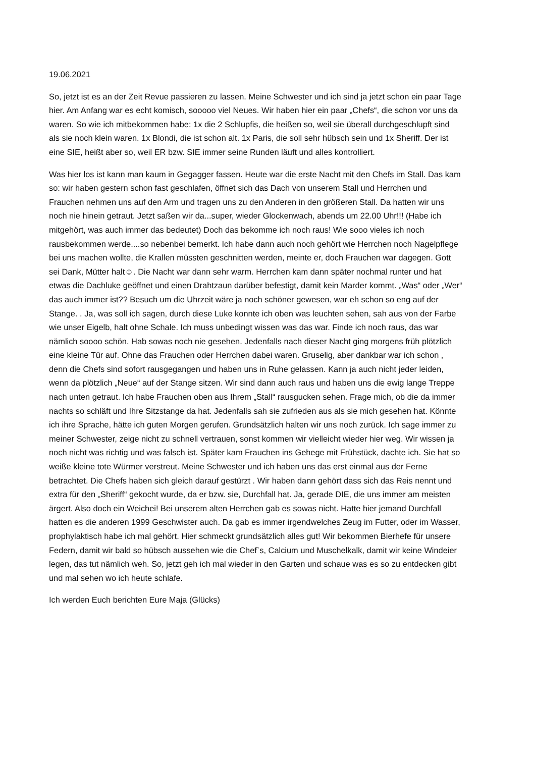19.06.2021
So, jetzt ist es an der Zeit Revue passieren zu lassen. Meine Schwester und ich sind ja jetzt schon ein paar Tage hier. Am Anfang war es echt komisch, sooooo viel Neues. Wir haben hier ein paar „Chefs“, die schon vor uns da waren. So wie ich mitbekommen habe: 1x die 2 Schlupfis, die heißen so, weil sie überall durchgeschlupft sind als sie noch klein waren. 1x Blondi, die ist schon alt. 1x Paris, die soll sehr hübsch sein und 1x Sheriff. Der ist eine SIE, heißt aber so, weil ER bzw. SIE immer seine Runden läuft und alles kontrolliert.
Was hier los ist kann man kaum in Gegagger fassen. Heute war die erste Nacht mit den Chefs im Stall. Das kam so: wir haben gestern schon fast geschlafen, öffnet sich das Dach von unserem Stall und Herrchen und Frauchen nehmen uns auf den Arm und tragen uns zu den Anderen in den größeren Stall. Da hatten wir uns noch nie hinein getraut. Jetzt saßen wir da...super, wieder Glockenwach, abends um 22.00 Uhr!!! (Habe ich mitgehört, was auch immer das bedeutet) Doch das bekomme ich noch raus! Wie sooo vieles ich noch rausbekommen werde....so nebenbei bemerkt. Ich habe dann auch noch gehört wie Herrchen noch Nagelpflege bei uns machen wollte, die Krallen müssten geschnitten werden, meinte er, doch Frauchen war dagegen. Gott sei Dank, Mütter halt☺. Die Nacht war dann sehr warm. Herrchen kam dann später nochmal runter und hat etwas die Dachluke geöffnet und einen Drahtzaun darüber befestigt, damit kein Marder kommt. „Was“ oder „Wer“ das auch immer ist?? Besuch um die Uhrzeit wäre ja noch schöner gewesen, war eh schon so eng auf der Stange. . Ja, was soll ich sagen, durch diese Luke konnte ich oben was leuchten sehen, sah aus von der Farbe wie unser Eigelb, halt ohne Schale. Ich muss unbedingt wissen was das war. Finde ich noch raus, das war nämlich soooo schön. Hab sowas noch nie gesehen. Jedenfalls nach dieser Nacht ging morgens früh plötzlich eine kleine Tür auf. Ohne das Frauchen oder Herrchen dabei waren. Gruselig, aber dankbar war ich schon , denn die Chefs sind sofort rausgegangen und haben uns in Ruhe gelassen. Kann ja auch nicht jeder leiden, wenn da plötzlich „Neue“ auf der Stange sitzen. Wir sind dann auch raus und haben uns die ewig lange Treppe nach unten getraut. Ich habe Frauchen oben aus Ihrem „Stall“ rausgucken sehen. Frage mich, ob die da immer nachts so schläft und Ihre Sitzstange da hat. Jedenfalls sah sie zufrieden aus als sie mich gesehen hat. Könnte ich ihre Sprache, hätte ich guten Morgen gerufen. Grundsätzlich halten wir uns noch zurück. Ich sage immer zu meiner Schwester, zeige nicht zu schnell vertrauen, sonst kommen wir vielleicht wieder hier weg. Wir wissen ja noch nicht was richtig und was falsch ist. Später kam Frauchen ins Gehege mit Frühstück, dachte ich. Sie hat so weiße kleine tote Würmer verstreut. Meine Schwester und ich haben uns das erst einmal aus der Ferne betrachtet. Die Chefs haben sich gleich darauf gestürzt . Wir haben dann gehört dass sich das Reis nennt und extra für den „Sheriff“ gekocht wurde, da er bzw. sie, Durchfall hat. Ja, gerade DIE, die uns immer am meisten ärgert. Also doch ein Weichei! Bei unserem alten Herrchen gab es sowas nicht. Hatte hier jemand Durchfall hatten es die anderen 1999 Geschwister auch. Da gab es immer irgendwelches Zeug im Futter, oder im Wasser, prophylaktisch habe ich mal gehört. Hier schmeckt grundsätzlich alles gut! Wir bekommen Bierhefe für unsere Federn, damit wir bald so hübsch aussehen wie die Chef`s, Calcium und Muschelkalk, damit wir keine Windeier legen, das tut nämlich weh. So, jetzt geh ich mal wieder in den Garten und schaue was es so zu entdecken gibt und mal sehen wo ich heute schlafe.
Ich werden Euch berichten Eure Maja (Glücks)